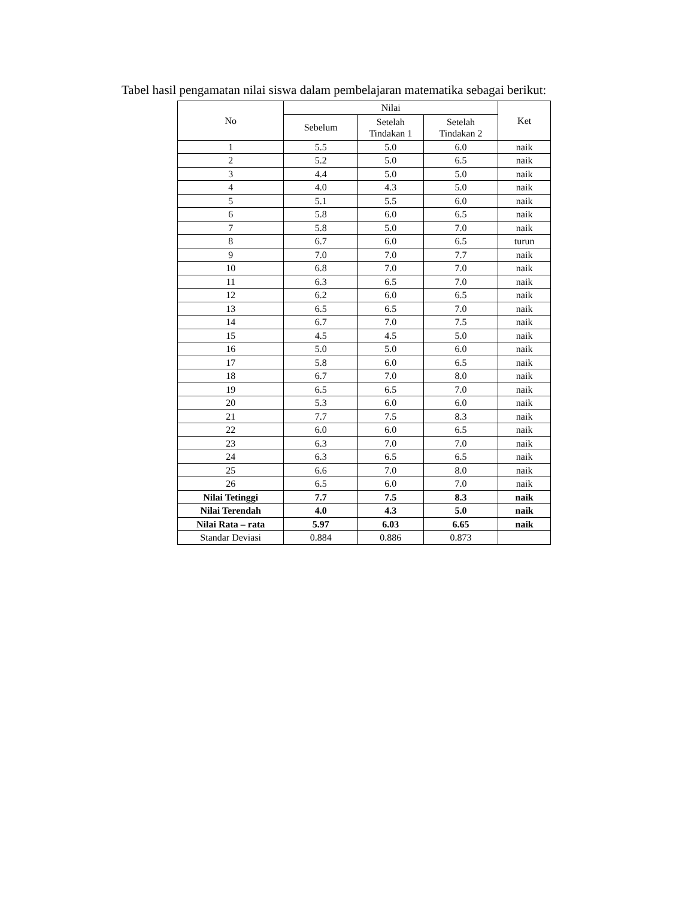Tabel hasil pengamatan nilai siswa dalam pembelajaran matematika sebagai berikut:
| No | Nilai | | | Ket |
| --- | --- | --- | --- | --- |
| | Sebelum | Setelah Tindakan 1 | Setelah Tindakan 2 | |
| 1 | 5.5 | 5.0 | 6.0 | naik |
| 2 | 5.2 | 5.0 | 6.5 | naik |
| 3 | 4.4 | 5.0 | 5.0 | naik |
| 4 | 4.0 | 4.3 | 5.0 | naik |
| 5 | 5.1 | 5.5 | 6.0 | naik |
| 6 | 5.8 | 6.0 | 6.5 | naik |
| 7 | 5.8 | 5.0 | 7.0 | naik |
| 8 | 6.7 | 6.0 | 6.5 | turun |
| 9 | 7.0 | 7.0 | 7.7 | naik |
| 10 | 6.8 | 7.0 | 7.0 | naik |
| 11 | 6.3 | 6.5 | 7.0 | naik |
| 12 | 6.2 | 6.0 | 6.5 | naik |
| 13 | 6.5 | 6.5 | 7.0 | naik |
| 14 | 6.7 | 7.0 | 7.5 | naik |
| 15 | 4.5 | 4.5 | 5.0 | naik |
| 16 | 5.0 | 5.0 | 6.0 | naik |
| 17 | 5.8 | 6.0 | 6.5 | naik |
| 18 | 6.7 | 7.0 | 8.0 | naik |
| 19 | 6.5 | 6.5 | 7.0 | naik |
| 20 | 5.3 | 6.0 | 6.0 | naik |
| 21 | 7.7 | 7.5 | 8.3 | naik |
| 22 | 6.0 | 6.0 | 6.5 | naik |
| 23 | 6.3 | 7.0 | 7.0 | naik |
| 24 | 6.3 | 6.5 | 6.5 | naik |
| 25 | 6.6 | 7.0 | 8.0 | naik |
| 26 | 6.5 | 6.0 | 7.0 | naik |
| Nilai Tetinggi | 7.7 | 7.5 | 8.3 | naik |
| Nilai Terendah | 4.0 | 4.3 | 5.0 | naik |
| Nilai Rata – rata | 5.97 | 6.03 | 6.65 | naik |
| Standar Deviasi | 0.884 | 0.886 | 0.873 | |